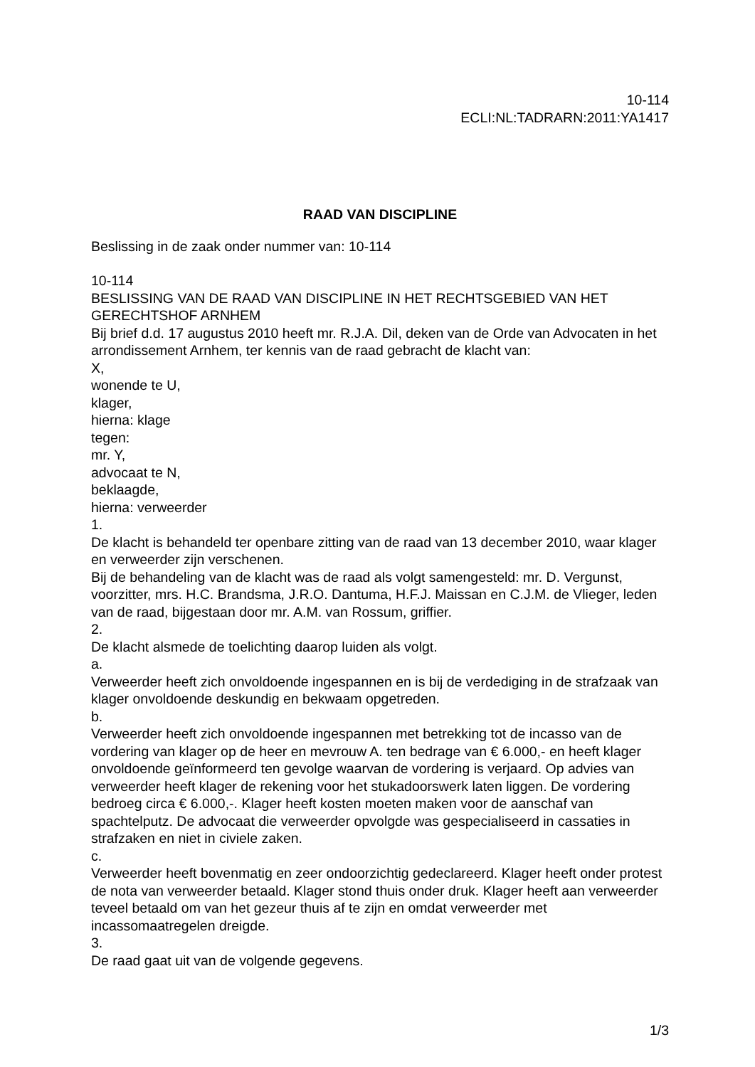10-114
ECLI:NL:TADRARN:2011:YA1417
RAAD VAN DISCIPLINE
Beslissing in de zaak onder nummer van: 10-114
10-114
BESLISSING VAN DE RAAD VAN DISCIPLINE IN HET RECHTSGEBIED VAN HET GERECHTSHOF ARNHEM
Bij brief d.d. 17 augustus 2010 heeft mr. R.J.A. Dil, deken van de Orde van Advocaten in het arrondissement Arnhem, ter kennis van de raad gebracht de klacht van:
X,
wonende te U,
klager,
hierna: klage
tegen:
mr. Y,
advocaat te N,
beklaagde,
hierna: verweerder
1.
De klacht is behandeld ter openbare zitting van de raad van 13 december 2010, waar klager en verweerder zijn verschenen.
Bij de behandeling van de klacht was de raad als volgt samengesteld: mr. D. Vergunst, voorzitter, mrs. H.C. Brandsma, J.R.O. Dantuma, H.F.J. Maissan en C.J.M. de Vlieger, leden van de raad, bijgestaan door mr. A.M. van Rossum, griffier.
2.
De klacht alsmede de toelichting daarop luiden als volgt.
a.
Verweerder heeft zich onvoldoende ingespannen en is bij de verdediging in de strafzaak van klager onvoldoende deskundig en bekwaam opgetreden.
b.
Verweerder heeft zich onvoldoende ingespannen met betrekking tot de incasso van de vordering van klager op de heer en mevrouw A. ten bedrage van € 6.000,- en heeft klager onvoldoende geïnformeerd ten gevolge waarvan de vordering is verjaard. Op advies van verweerder heeft klager de rekening voor het stukadoorswerk laten liggen. De vordering bedroeg circa € 6.000,-. Klager heeft kosten moeten maken voor de aanschaf van spachtelputz. De advocaat die verweerder opvolgde was gespecialiseerd in cassaties in strafzaken en niet in civiele zaken.
c.
Verweerder heeft bovenmatig en zeer ondoorzichtig gedeclareerd. Klager heeft onder protest de nota van verweerder betaald. Klager stond thuis onder druk. Klager heeft aan verweerder teveel betaald om van het gezeur thuis af te zijn en omdat verweerder met incassomaatregelen dreigde.
3.
De raad gaat uit van de volgende gegevens.
1/3